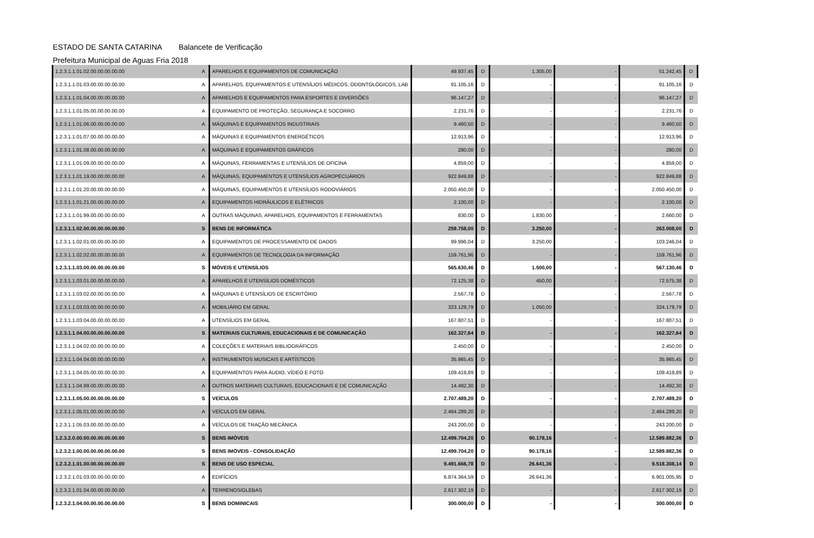ESTADO DE SANTA CATARINA Balancete de Verificação
Prefeitura Municipal de Aguas Fria 2018
| 1.2.3.1.1.01.02.00.00.00.00.00 | A | APARELHOS E EQUIPAMENTOS DE COMUNICAÇÃO | 49.937,45 | D | 1.305,00 | - | 51.242,45 | D |
| 1.2.3.1.1.01.03.00.00.00.00.00 | A | APARELHOS, EQUIPAMENTOS E UTENSÍLIOS MÉDICOS, ODONTOLÓGICOS, LAB | 91.105,16 | D | - | - | 91.105,16 | D |
| 1.2.3.1.1.01.04.00.00.00.00.00 | A | APARELHOS E EQUIPAMENTOS PARA ESPORTES E DIVERSÕES | 96.147,27 | D | - | - | 96.147,27 | D |
| 1.2.3.1.1.01.05.00.00.00.00.00 | A | EQUIPAMENTO DE PROTEÇÃO, SEGURANÇA E SOCORRO | 2.231,76 | D | - | - | 2.231,76 | D |
| 1.2.3.1.1.01.06.00.00.00.00.00 | A | MÁQUINAS E EQUIPAMENTOS INDUSTRIAIS | 9.460,50 | D | - | - | 9.460,50 | D |
| 1.2.3.1.1.01.07.00.00.00.00.00 | A | MÁQUINAS E EQUIPAMENTOS ENERGÉTICOS | 12.913,96 | D | - | - | 12.913,96 | D |
| 1.2.3.1.1.01.08.00.00.00.00.00 | A | MÁQUINAS E EQUIPAMENTOS GRÁFICOS | 280,00 | D | - | - | 280,00 | D |
| 1.2.3.1.1.01.09.00.00.00.00.00 | A | MÁQUINAS, FERRAMENTAS E UTENSÍLIOS DE OFICINA | 4.859,00 | D | - | - | 4.859,00 | D |
| 1.2.3.1.1.01.19.00.00.00.00.00 | A | MÁQUINAS, EQUIPAMENTOS E UTENSÍLIOS AGROPECUÁRIOS | 922.849,88 | D | - | - | 922.849,88 | D |
| 1.2.3.1.1.01.20.00.00.00.00.00 | A | MÁQUINAS, EQUIPAMENTOS E UTENSÍLIOS RODOVIÁRIOS | 2.050.450,00 | D | - | - | 2.050.450,00 | D |
| 1.2.3.1.1.01.21.00.00.00.00.00 | A | EQUIPAMENTOS HIDRÁULICOS E ELÉTRICOS | 2.100,00 | D | - | - | 2.100,00 | D |
| 1.2.3.1.1.01.99.00.00.00.00.00 | A | OUTRAS MÁQUINAS, APARELHOS, EQUIPAMENTOS E FERRAMENTAS | 830,00 | D | 1.830,00 | - | 2.660,00 | D |
| 1.2.3.1.1.02.00.00.00.00.00.00 | S | BENS DE INFORMÁTICA | 259.758,00 | D | 3.250,00 | - | 263.008,00 | D |
| 1.2.3.1.1.02.01.00.00.00.00.00 | A | EQUIPAMENTOS DE PROCESSAMENTO DE DADOS | 99.996,04 | D | 3.250,00 | - | 103.246,04 | D |
| 1.2.3.1.1.02.02.00.00.00.00.00 | A | EQUIPAMENTOS DE TECNOLOGIA DA INFORMAÇÃO | 159.761,96 | D | - | - | 159.761,96 | D |
| 1.2.3.1.1.03.00.00.00.00.00.00 | S | MÓVEIS E UTENSÍLIOS | 565.630,46 | D | 1.500,00 | - | 567.130,46 | D |
| 1.2.3.1.1.03.01.00.00.00.00.00 | A | APARELHOS E UTENSÍLIOS DOMÉSTICOS | 72.125,38 | D | 450,00 | - | 72.575,38 | D |
| 1.2.3.1.1.03.02.00.00.00.00.00 | A | MÁQUINAS E UTENSÍLIOS DE ESCRITÓRIO | 2.567,78 | D | - | - | 2.567,78 | D |
| 1.2.3.1.1.03.03.00.00.00.00.00 | A | MOBILIÁRIO EM GERAL | 323.129,79 | D | 1.050,00 | - | 324.179,79 | D |
| 1.2.3.1.1.03.04.00.00.00.00.00 | A | UTENSÍLIOS EM GERAL | 167.807,51 | D | - | - | 167.807,51 | D |
| 1.2.3.1.1.04.00.00.00.00.00.00 | S | MATERIAIS CULTURAIS, EDUCACIONAIS E DE COMUNICAÇÃO | 162.327,64 | D | - | - | 162.327,64 | D |
| 1.2.3.1.1.04.02.00.00.00.00.00 | A | COLEÇÕES E MATERIAIS BIBLIOGRÁFICOS | 2.450,00 | D | - | - | 2.450,00 | D |
| 1.2.3.1.1.04.04.00.00.00.00.00 | A | INSTRUMENTOS MUSICAIS E ARTÍSTICOS | 35.965,45 | D | - | - | 35.965,45 | D |
| 1.2.3.1.1.04.05.00.00.00.00.00 | A | EQUIPAMENTOS PARA ÁUDIO, VÍDEO E FOTO | 109.419,89 | D | - | - | 109.419,89 | D |
| 1.2.3.1.1.04.99.00.00.00.00.00 | A | OUTROS MATERIAIS CULTURAIS, EDUCACIONAIS E DE COMUNICAÇÃO | 14.492,30 | D | - | - | 14.492,30 | D |
| 1.2.3.1.1.05.00.00.00.00.00.00 | S | VEÍCULOS | 2.707.489,20 | D | - | - | 2.707.489,20 | D |
| 1.2.3.1.1.05.01.00.00.00.00.00 | A | VEÍCULOS EM GERAL | 2.464.289,20 | D | - | - | 2.464.289,20 | D |
| 1.2.3.1.1.05.03.00.00.00.00.00 | A | VEÍCULOS DE TRAÇÃO MECÂNICA | 243.200,00 | D | - | - | 243.200,00 | D |
| 1.2.3.2.0.00.00.00.00.00.00.00 | S | BENS IMÓVEIS | 12.499.704,20 | D | 90.178,16 | - | 12.589.882,36 | D |
| 1.2.3.2.1.00.00.00.00.00.00.00 | S | BENS IMÓVEIS - CONSOLIDAÇÃO | 12.499.704,20 | D | 90.178,16 | - | 12.589.882,36 | D |
| 1.2.3.2.1.01.00.00.00.00.00.00 | S | BENS DE USO ESPECIAL | 9.491.666,78 | D | 26.641,36 | - | 9.518.308,14 | D |
| 1.2.3.2.1.01.03.00.00.00.00.00 | A | EDIFÍCIOS | 6.874.364,59 | D | 26.641,36 | - | 6.901.005,95 | D |
| 1.2.3.2.1.01.04.00.00.00.00.00 | A | TERRENOS/GLEBAS | 2.617.302,19 | D | - | - | 2.617.302,19 | D |
| 1.2.3.2.1.04.00.00.00.00.00.00 | S | BENS DOMINICAIS | 300.000,00 | D | - | - | 300.000,00 | D |